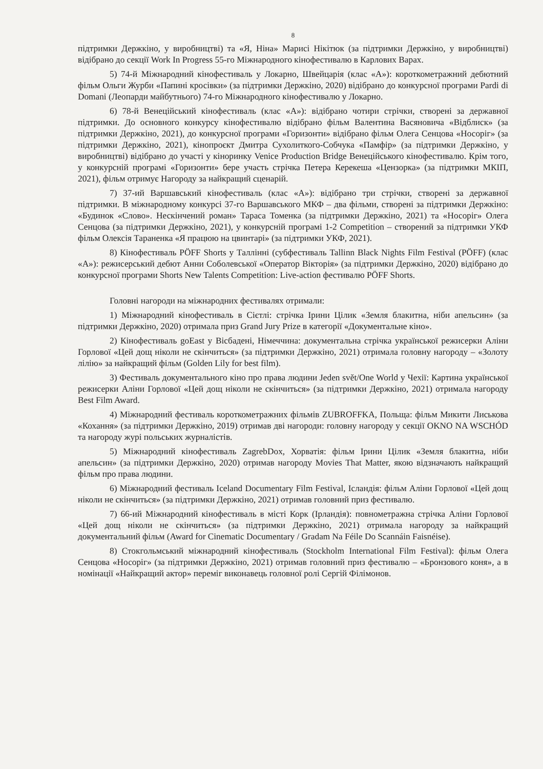8
підтримки Держкіно, у виробництві) та «Я, Ніна» Марисі Нікітюк (за підтримки Держкіно, у виробництві) відібрано до секції Work In Progress 55-го Міжнародного кінофестивалю в Карлових Варах.
5) 74-й Міжнародний кінофестиваль у Локарно, Швейцарія (клас «А»): короткометражний дебютний фільм Ольги Журби «Папині кросівки» (за підтримки Держкіно, 2020) відібрано до конкурсної програми Pardi di Domani (Леопарди майбутнього) 74-го Міжнародного кінофестивалю у Локарно.
6) 78-й Венеційський кінофестиваль (клас «А»): відібрано чотири стрічки, створені за державної підтримки. До основного конкурсу кінофестивалю відібрано фільм Валентина Васяновича «Відблиск» (за підтримки Держкіно, 2021), до конкурсної програми «Горизонти» відібрано фільм Олега Сенцова «Носоріг» (за підтримки Держкіно, 2021), кінопроєкт Дмитра Сухолиткого-Собчука «Памфір» (за підтримки Держкіно, у виробництві) відібрано до участі у кіноринку Venice Production Bridge Венеційського кінофестивалю. Крім того, у конкурсній програмі «Горизонти» бере участь стрічка Петера Керекеша «Цензорка» (за підтримки МКІП, 2021), фільм отримує Нагороду за найкращий сценарій.
7) 37-ий Варшавський кінофестиваль (клас «А»): відібрано три стрічки, створені за державної підтримки. В міжнародному конкурсі 37-го Варшавського МКФ – два фільми, створені за підтримки Держкіно: «Будинок «Слово». Нескінчений роман» Тараса Томенка (за підтримки Держкіно, 2021) та «Носоріг» Олега Сенцова (за підтримки Держкіно, 2021), у конкурсній програмі 1-2 Competition – створений за підтримки УКФ фільм Олексія Тараненка «Я працюю на цвинтарі» (за підтримки УКФ, 2021).
8) Кінофестиваль PÖFF Shorts у Таллінні (субфестиваль Tallinn Black Nights Film Festival (PÖFF) (клас «А»): режисерський дебют Анни Соболевської «Оператор Вікторія» (за підтримки Держкіно, 2020) відібрано до конкурсної програми Shorts New Talents Competition: Live-action фестивалю PÖFF Shorts.
Головні нагороди на міжнародних фестивалях отримали:
1) Міжнародний кінофестиваль в Сієтлі: стрічка Ірини Цілик «Земля блакитна, ніби апельсин» (за підтримки Держкіно, 2020) отримала приз Grand Jury Prize в категорії «Документальне кіно».
2) Кінофестиваль goEast у Вісбадені, Німеччина: документальна стрічка української режисерки Аліни Горлової «Цей дощ ніколи не скінчиться» (за підтримки Держкіно, 2021) отримала головну нагороду – «Золоту лілію» за найкращий фільм (Golden Lily for best film).
3) Фестиваль документального кіно про права людини Jeden svět/One World у Чехії: Картина української режисерки Аліни Горлової «Цей дощ ніколи не скінчиться» (за підтримки Держкіно, 2021) отримала нагороду Best Film Award.
4) Міжнародний фестиваль короткометражних фільмів ZUBROFFKA, Польща: фільм Микити Лиськова «Кохання» (за підтримки Держкіно, 2019) отримав дві нагороди: головну нагороду у секції OKNO NA WSCHÓD та нагороду журі польських журналістів.
5) Міжнародний кінофестиваль ZagrebDox, Хорватія: фільм Ірини Цілик «Земля блакитна, ніби апельсин» (за підтримки Держкіно, 2020) отримав нагороду Movies That Matter, якою відзначають найкращий фільм про права людини.
6) Міжнародний фестиваль Iceland Documentary Film Festival, Ісландія: фільм Аліни Горлової «Цей дощ ніколи не скінчиться» (за підтримки Держкіно, 2021) отримав головний приз фестивалю.
7) 66-ий Міжнародний кінофестиваль в місті Корк (Ірландія): повнометражна стрічка Аліни Горлової «Цей дощ ніколи не скінчиться» (за підтримки Держкіно, 2021) отримала нагороду за найкращий документальний фільм (Award for Cinematic Documentary / Gradam Na Féile Do Scannáin Faisnéise).
8) Стокгольмський міжнародний кінофестиваль (Stockholm International Film Festival): фільм Олега Сенцова «Носоріг» (за підтримки Держкіно, 2021) отримав головний приз фестивалю – «Бронзового коня», а в номінації «Найкращий актор» переміг виконавець головної ролі Сергій Філімонов.